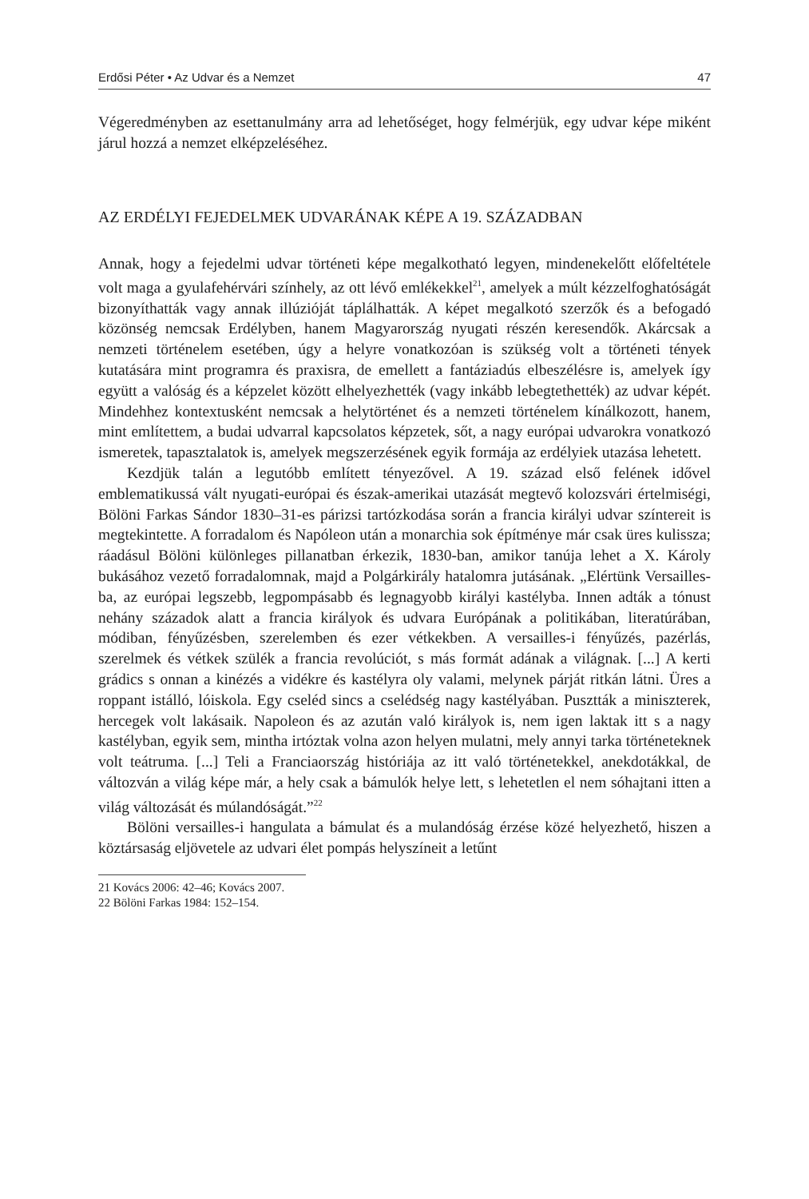Erdősi Péter • Az Udvar és a Nemzet 47
Végeredményben az esettanulmány arra ad lehetőséget, hogy felmérjük, egy udvar képe miként járul hozzá a nemzet elképzeléséhez.
AZ ERDÉLYI FEJEDELMEK UDVARÁNAK KÉPE A 19. SZÁZADBAN
Annak, hogy a fejedelmi udvar történeti képe megalkotható legyen, mindenekelőtt előfeltétele volt maga a gyulafehérvári színhely, az ott lévő emlékekkel<sup>21</sup>, amelyek a múlt kézzelfoghatóságát bizonyíthatták vagy annak illúzióját táplálhatták. A képet megalkotó szerzők és a befogadó közönség nemcsak Erdélyben, hanem Magyarország nyugati részén keresendők. Akárcsak a nemzeti történelem esetében, úgy a helyre vonatkozóan is szükség volt a történeti tények kutatására mint programra és praxisra, de emellett a fantáziadús elbeszélésre is, amelyek így együtt a valóság és a képzelet között elhelyezhették (vagy inkább lebegtethették) az udvar képét. Mindehhez kontextusként nemcsak a helytörténet és a nemzeti történelem kínálkozott, hanem, mint említettem, a budai udvarral kapcsolatos képzetek, sőt, a nagy európai udvarokra vonatkozó ismeretek, tapasztalatok is, amelyek megszerzésének egyik formája az erdélyiek utazása lehetett.
Kezdjük talán a legutóbb említett tényezővel. A 19. század első felének idővel emblematikussá vált nyugati-európai és észak-amerikai utazását megtevő kolozsvári értelmiségi, Bölöni Farkas Sándor 1830–31-es párizsi tartózkodása során a francia királyi udvar színtereit is megtekintette. A forradalom és Napóleon után a monarchia sok építménye már csak üres kulissza; ráadásul Bölöni különleges pillanatban érkezik, 1830-ban, amikor tanúja lehet a X. Károly bukásához vezető forradalomnak, majd a Polgárkirály hatalomra jutásának. „Elértünk Versailles-ba, az európai legszebb, legpompásabb és legnagyobb királyi kastélyba. Innen adták a tónust nehány századok alatt a francia királyok és udvara Európának a politikában, literatúrában, módiban, fényűzésben, szerelemben és ezer vétkekben. A versailles-i fényűzés, pazérlás, szerelmek és vétkek szülék a francia revolúciót, s más formát adának a világnak. [...] A kerti grádics s onnan a kinézés a vidékre és kastélyra oly valami, melynek párját ritkán látni. Üres a roppant istálló, lóiskola. Egy cseléd sincs a cselédség nagy kastélyában. Pusztták a miniszterek, hercegek volt lakásaik. Napoleon és az azután való királyok is, nem igen laktak itt s a nagy kastélyban, egyik sem, mintha irtóztak volna azon helyen mulatni, mely annyi tarka történeteknek volt teátruma. [...] Teli a Franciaország históriája az itt való történetekkel, anekdotákkal, de változván a világ képe már, a hely csak a bámulók helye lett, s lehetetlen el nem sóhajtani itten a világ változását és múlandóságát.”<sup>22</sup>
Bölöni versailles-i hangulata a bámulat és a mulandóság érzése közé helyezhető, hiszen a köztársaság eljövetele az udvari élet pompás helyszíneit a letűnt
21 Kovács 2006: 42–46; Kovács 2007.
22 Bölöni Farkas 1984: 152–154.